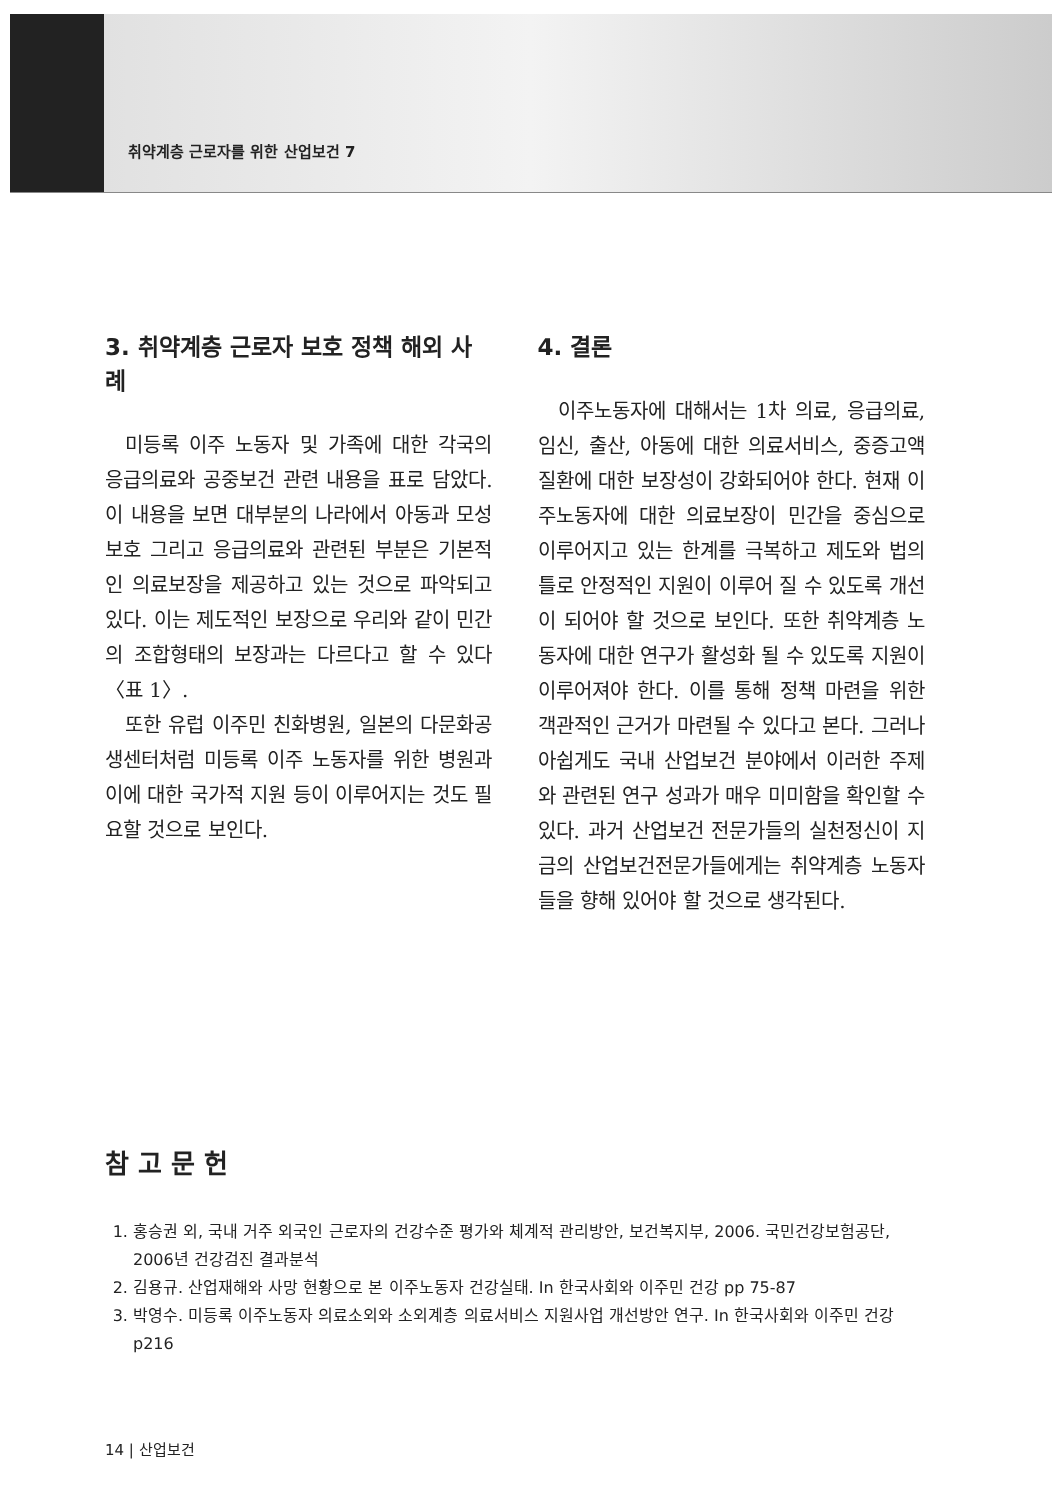취약계층 근로자를 위한 산업보건 7
3. 취약계층 근로자 보호 정책 해외 사례
미등록 이주 노동자 및 가족에 대한 각국의 응급의료와 공중보건 관련 내용을 표로 담았다. 이 내용을 보면 대부분의 나라에서 아동과 모성보호 그리고 응급의료와 관련된 부분은 기본적인 의료보장을 제공하고 있는 것으로 파악되고 있다. 이는 제도적인 보장으로 우리와 같이 민간의 조합형태의 보장과는 다르다고 할 수 있다〈표 1〉.
또한 유럽 이주민 친화병원, 일본의 다문화공생센터처럼 미등록 이주 노동자를 위한 병원과 이에 대한 국가적 지원 등이 이루어지는 것도 필요할 것으로 보인다.
4. 결론
이주노동자에 대해서는 1차 의료, 응급의료, 임신, 출산, 아동에 대한 의료서비스, 중증고액질환에 대한 보장성이 강화되어야 한다. 현재 이주노동자에 대한 의료보장이 민간을 중심으로 이루어지고 있는 한계를 극복하고 제도와 법의 틀로 안정적인 지원이 이루어 질 수 있도록 개선이 되어야 할 것으로 보인다. 또한 취약계층 노동자에 대한 연구가 활성화 될 수 있도록 지원이 이루어져야 한다. 이를 통해 정책 마련을 위한 객관적인 근거가 마련될 수 있다고 본다. 그러나 아쉽게도 국내 산업보건 분야에서 이러한 주제와 관련된 연구 성과가 매우 미미함을 확인할 수 있다. 과거 산업보건 전문가들의 실천정신이 지금의 산업보건전문가들에게는 취약계층 노동자들을 향해 있어야 할 것으로 생각된다.
참 고 문 헌
1. 홍승권 외, 국내 거주 외국인 근로자의 건강수준 평가와 체계적 관리방안, 보건복지부, 2006. 국민건강보험공단, 2006년 건강검진 결과분석
2. 김용규. 산업재해와 사망 현황으로 본 이주노동자 건강실태. In 한국사회와 이주민 건강 pp 75-87
3. 박영수. 미등록 이주노동자 의료소외와 소외계층 의료서비스 지원사업 개선방안 연구. In 한국사회와 이주민 건강 p216
14 | 산업보건